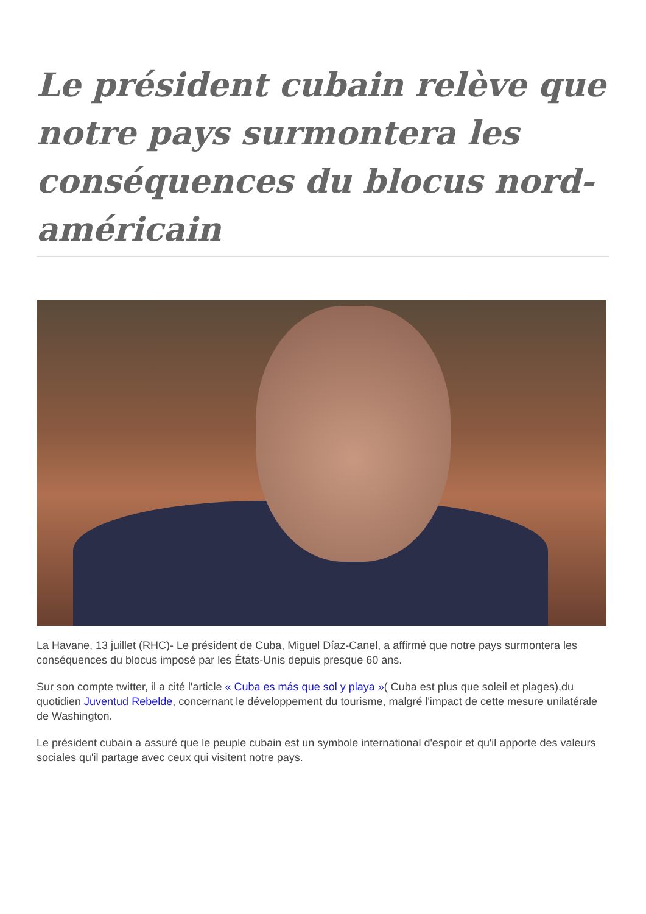Le président cubain relève que notre pays surmontera les conséquences du blocus nord-américain
La Havane, 13 juillet (RHC)- Le président de Cuba, Miguel Díaz-Canel, a affirmé que notre pays surmontera les conséquences du blocus imposé par les États-Unis depuis presque 60 ans.
Sur son compte twitter, il a cité l'article « Cuba es más que sol y playa »( Cuba est plus que soleil et plages),du quotidien Juventud Rebelde, concernant le développement du tourisme, malgré l'impact de cette mesure unilatérale de Washington.
Le président cubain a assuré que le peuple cubain est un symbole international d'espoir et qu'il apporte des valeurs sociales qu'il partage avec ceux qui visitent notre pays.